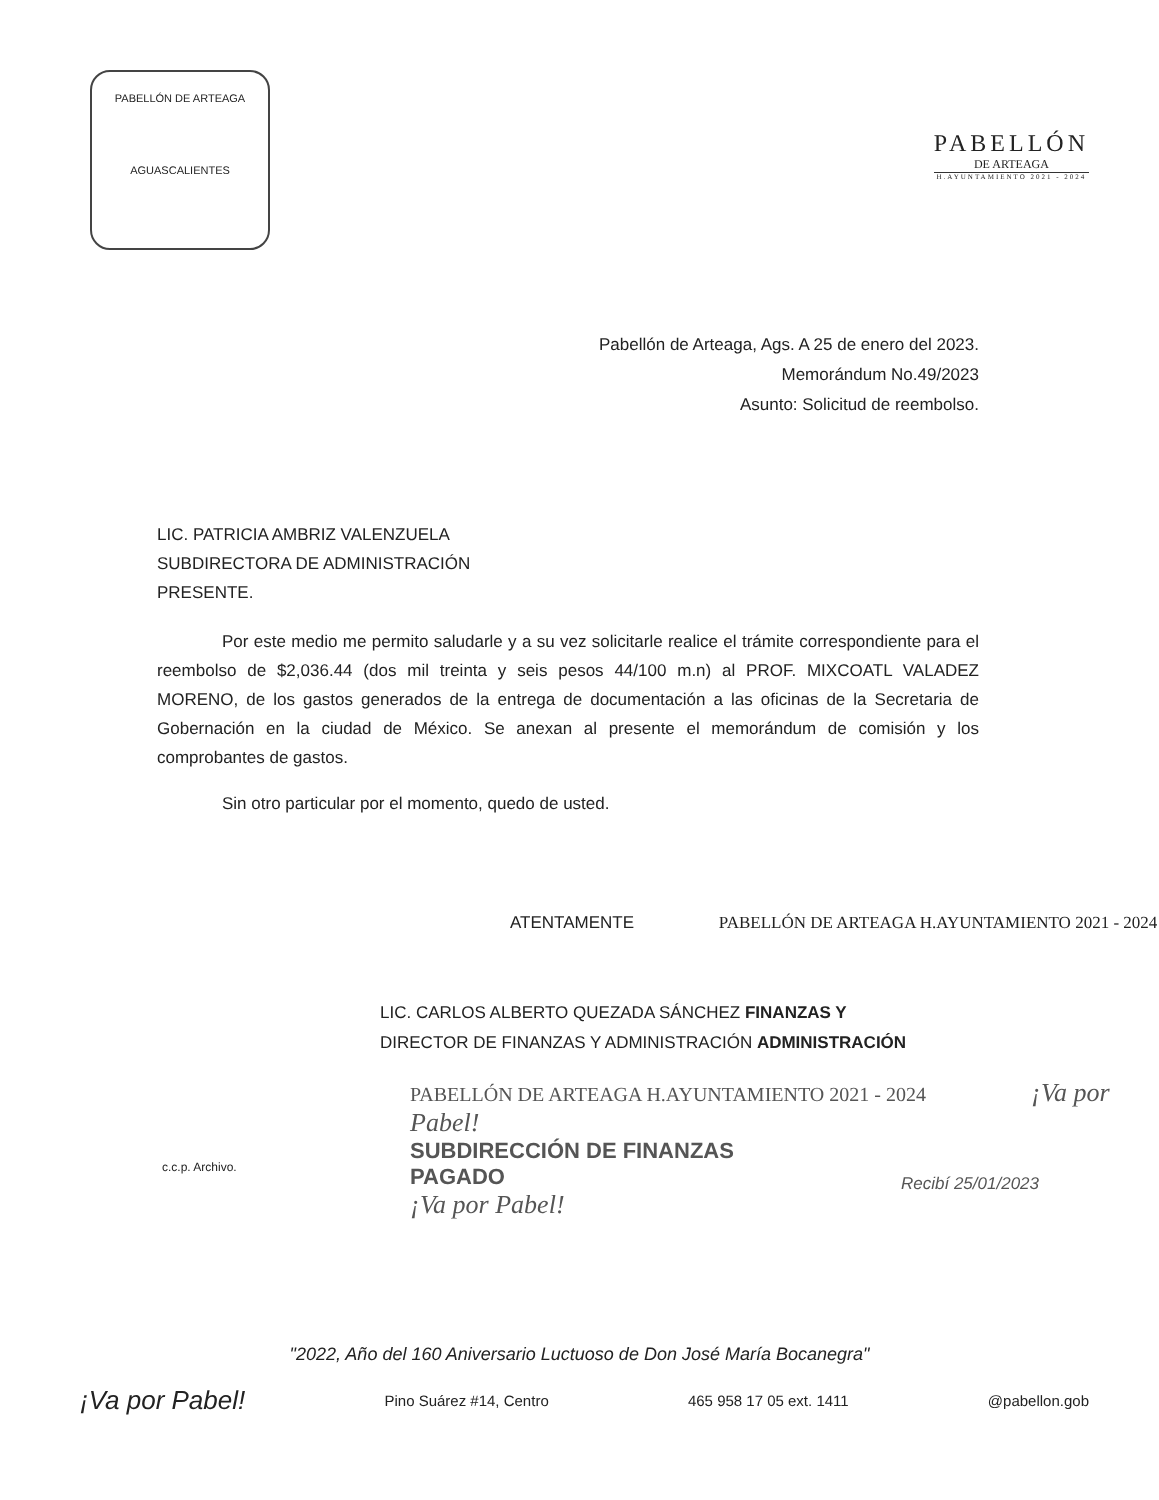PABELLÓN DE ARTEAGA
AGUASCALIENTES
PABELLÓN
DE ARTEAGA
H.AYUNTAMIENTO 2021 - 2024
Pabellón de Arteaga, Ags. A 25 de enero del 2023.
Memorándum No.49/2023
Asunto: Solicitud de reembolso.
LIC. PATRICIA AMBRIZ VALENZUELA
SUBDIRECTORA DE ADMINISTRACIÓN
PRESENTE.
Por este medio me permito saludarle y a su vez solicitarle realice el trámite correspondiente para el reembolso de $2,036.44 (dos mil treinta y seis pesos 44/100 m.n) al PROF. MIXCOATL VALADEZ MORENO, de los gastos generados de la entrega de documentación a las oficinas de la Secretaria de Gobernación en la ciudad de México. Se anexan al presente el memorándum de comisión y los comprobantes de gastos.
Sin otro particular por el momento, quedo de usted.
ATENTAMENTE PABELLÓN DE ARTEAGA H.AYUNTAMIENTO 2021 - 2024
LIC. CARLOS ALBERTO QUEZADA SÁNCHEZ FINANZAS Y
DIRECTOR DE FINANZAS Y ADMINISTRACIÓN ADMINISTRACIÓN
PABELLÓN DE ARTEAGA H.AYUNTAMIENTO 2021 - 2024 ¡Va por Pabel!
SUBDIRECCIÓN DE FINANZAS
PAGADO
¡Va por Pabel!
c.c.p. Archivo.
Recibí 25/01/2023
"2022, Año del 160 Aniversario Luctuoso de Don José María Bocanegra"
¡Va por Pabel! Pino Suárez #14, Centro 465 958 17 05 ext. 1411 @pabellon.gob